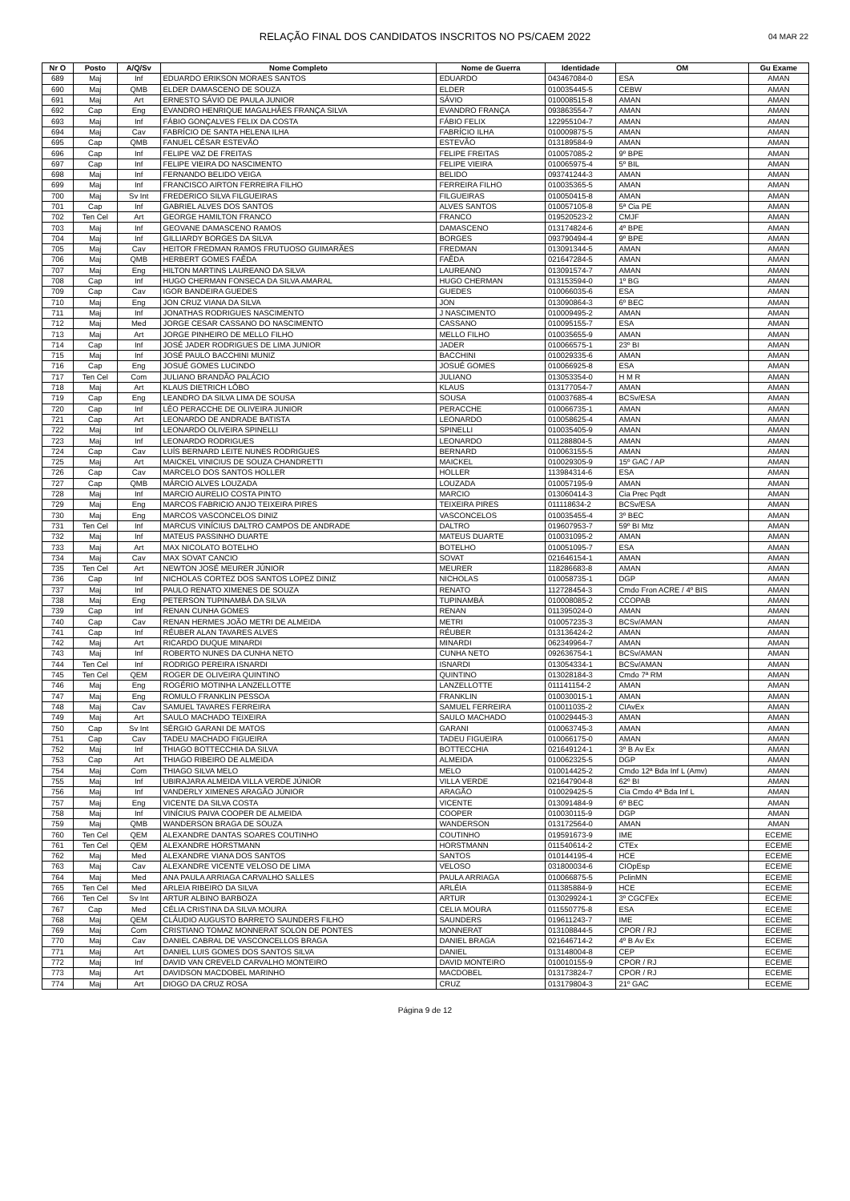RELAÇÃO FINAL DOS CANDIDATOS INSCRITOS NO PS/CAEM 2022
04 MAR 22
| Nr O | Posto | A/Q/Sv | Nome Completo | Nome de Guerra | Identidade | OM | Gu Exame |
| --- | --- | --- | --- | --- | --- | --- | --- |
| 689 | Maj | Inf | EDUARDO ERIKSON MORAES SANTOS | EDUARDO | 043467084-0 | ESA | AMAN |
| 690 | Maj | QMB | ELDER DAMASCENO DE SOUZA | ELDER | 010035445-5 | CEBW | AMAN |
| 691 | Maj | Art | ERNESTO SÁVIO DE PAULA JUNIOR | SÁVIO | 010008515-8 | AMAN | AMAN |
| 692 | Cap | Eng | EVANDRO HENRIQUE MAGALHÃES FRANÇA SILVA | EVANDRO FRANÇA | 093863554-7 | AMAN | AMAN |
| 693 | Maj | Inf | FÁBIO GONÇALVES FELIX DA COSTA | FÁBIO FELIX | 122955104-7 | AMAN | AMAN |
| 694 | Maj | Cav | FABRÍCIO DE SANTA HELENA ILHA | FABRÍCIO ILHA | 010009875-5 | AMAN | AMAN |
| 695 | Cap | QMB | FANUEL CÉSAR ESTEVÃO | ESTEVÃO | 013189584-9 | AMAN | AMAN |
| 696 | Cap | Inf | FELIPE VAZ DE FREITAS | FELIPE FREITAS | 010057085-2 | 9º BPE | AMAN |
| 697 | Cap | Inf | FELIPE VIEIRA DO NASCIMENTO | FELIPE VIEIRA | 010065975-4 | 5º BIL | AMAN |
| 698 | Maj | Inf | FERNANDO BELIDO VEIGA | BELIDO | 093741244-3 | AMAN | AMAN |
| 699 | Maj | Inf | FRANCISCO AIRTON FERREIRA FILHO | FERREIRA FILHO | 010035365-5 | AMAN | AMAN |
| 700 | Maj | Sv Int | FREDERICO SILVA FILGUEIRAS | FILGUEIRAS | 010050415-8 | AMAN | AMAN |
| 701 | Cap | Inf | GABRIEL ALVES DOS SANTOS | ALVES SANTOS | 010057105-8 | 5ª Cia PE | AMAN |
| 702 | Ten Cel | Art | GEORGE HAMILTON FRANCO | FRANCO | 019520523-2 | CMJF | AMAN |
| 703 | Maj | Inf | GEOVANE DAMASCENO RAMOS | DAMASCENO | 013174824-6 | 4º BPE | AMAN |
| 704 | Maj | Inf | GILLIARDY BORGES DA SILVA | BORGES | 093790494-4 | 9º BPE | AMAN |
| 705 | Maj | Cav | HEITOR FREDMAN RAMOS FRUTUOSO GUIMARÃES | FREDMAN | 013091344-5 | AMAN | AMAN |
| 706 | Maj | QMB | HERBERT GOMES FAÊDA | FAÊDA | 021647284-5 | AMAN | AMAN |
| 707 | Maj | Eng | HILTON MARTINS LAUREANO DA SILVA | LAUREANO | 013091574-7 | AMAN | AMAN |
| 708 | Cap | Inf | HUGO CHERMAN FONSECA DA SILVA AMARAL | HUGO CHERMAN | 013153594-0 | 1º BG | AMAN |
| 709 | Cap | Cav | IGOR BANDEIRA GUEDES | GUEDES | 010066035-6 | ESA | AMAN |
| 710 | Maj | Eng | JON CRUZ VIANA DA SILVA | JON | 013090864-3 | 6º BEC | AMAN |
| 711 | Maj | Inf | JONATHAS RODRIGUES NASCIMENTO | J NASCIMENTO | 010009495-2 | AMAN | AMAN |
| 712 | Maj | Med | JORGE CESAR CASSANO DO NASCIMENTO | CASSANO | 010095155-7 | ESA | AMAN |
| 713 | Maj | Art | JORGE PINHEIRO DE MELLO FILHO | MELLO FILHO | 010035655-9 | AMAN | AMAN |
| 714 | Cap | Inf | JOSÉ JADER RODRIGUES DE LIMA JUNIOR | JADER | 010066575-1 | 23º BI | AMAN |
| 715 | Maj | Inf | JOSÉ PAULO BACCHINI MUNIZ | BACCHINI | 010029335-6 | AMAN | AMAN |
| 716 | Cap | Eng | JOSUÉ GOMES LUCINDO | JOSUÉ GOMES | 010066925-8 | ESA | AMAN |
| 717 | Ten Cel | Com | JULIANO BRANDÃO PALÁCIO | JULIANO | 013053354-0 | H M R | AMAN |
| 718 | Maj | Art | KLAUS DIETRICH LÔBO | KLAUS | 013177054-7 | AMAN | AMAN |
| 719 | Cap | Eng | LEANDRO DA SILVA LIMA DE SOUSA | SOUSA | 010037685-4 | BCSv/ESA | AMAN |
| 720 | Cap | Inf | LÉO PERACCHE DE OLIVEIRA JUNIOR | PERACCHE | 010066735-1 | AMAN | AMAN |
| 721 | Cap | Art | LEONARDO DE ANDRADE BATISTA | LEONARDO | 010058625-4 | AMAN | AMAN |
| 722 | Maj | Inf | LEONARDO OLIVEIRA SPINELLI | SPINELLI | 010035405-9 | AMAN | AMAN |
| 723 | Maj | Inf | LEONARDO RODRIGUES | LEONARDO | 011288804-5 | AMAN | AMAN |
| 724 | Cap | Cav | LUÍS BERNARD LEITE NUNES RODRIGUES | BERNARD | 010063155-5 | AMAN | AMAN |
| 725 | Maj | Art | MAICKEL VINICIUS DE SOUZA CHANDRETTI | MAICKEL | 010029305-9 | 15º GAC / AP | AMAN |
| 726 | Cap | Cav | MARCELO DOS SANTOS HOLLER | HOLLER | 113984314-6 | ESA | AMAN |
| 727 | Cap | QMB | MÁRCIO ALVES LOUZADA | LOUZADA | 010057195-9 | AMAN | AMAN |
| 728 | Maj | Inf | MARCIO AURELIO COSTA PINTO | MARCIO | 013060414-3 | Cia Prec Pqdt | AMAN |
| 729 | Maj | Eng | MARCOS FABRICIO ANJO TEIXEIRA PIRES | TEIXEIRA PIRES | 011118634-2 | BCSv/ESA | AMAN |
| 730 | Maj | Eng | MARCOS VASCONCELOS DINIZ | VASCONCELOS | 010035455-4 | 3º BEC | AMAN |
| 731 | Ten Cel | Inf | MARCUS VINÍCIUS DALTRO CAMPOS DE ANDRADE | DALTRO | 019607953-7 | 59º BI Mtz | AMAN |
| 732 | Maj | Inf | MATEUS PASSINHO DUARTE | MATEUS DUARTE | 010031095-2 | AMAN | AMAN |
| 733 | Maj | Art | MAX NICOLATO BOTELHO | BOTELHO | 010051095-7 | ESA | AMAN |
| 734 | Maj | Cav | MAX SOVAT CANCIO | SOVAT | 021646154-1 | AMAN | AMAN |
| 735 | Ten Cel | Art | NEWTON JOSÉ MEURER JÚNIOR | MEURER | 118286683-8 | AMAN | AMAN |
| 736 | Cap | Inf | NICHOLAS CORTEZ DOS SANTOS LOPEZ DINIZ | NICHOLAS | 010058735-1 | DGP | AMAN |
| 737 | Maj | Inf | PAULO RENATO XIMENES DE SOUZA | RENATO | 112728454-3 | Cmdo Fron ACRE / 4º BIS | AMAN |
| 738 | Maj | Eng | PETERSON TUPINAMBÁ DA SILVA | TUPINAMBÁ | 010008085-2 | CCOPAB | AMAN |
| 739 | Cap | Inf | RENAN CUNHA GOMES | RENAN | 011395024-0 | AMAN | AMAN |
| 740 | Cap | Cav | RENAN HERMES JOÃO METRI DE ALMEIDA | METRI | 010057235-3 | BCSv/AMAN | AMAN |
| 741 | Cap | Inf | RÉUBER ALAN TAVARES ALVES | RÉUBER | 013136424-2 | AMAN | AMAN |
| 742 | Maj | Art | RICARDO DUQUE MINARDI | MINARDI | 062349964-7 | AMAN | AMAN |
| 743 | Maj | Inf | ROBERTO NUNES DA CUNHA NETO | CUNHA NETO | 092636754-1 | BCSv/AMAN | AMAN |
| 744 | Ten Cel | Inf | RODRIGO PEREIRA ISNARDI | ISNARDI | 013054334-1 | BCSv/AMAN | AMAN |
| 745 | Ten Cel | QEM | ROGER DE OLIVEIRA QUINTINO | QUINTINO | 013028184-3 | Cmdo 7ª RM | AMAN |
| 746 | Maj | Eng | ROGÉRIO MOTINHA LANZELLOTTE | LANZELLOTTE | 011141154-2 | AMAN | AMAN |
| 747 | Maj | Eng | ROMULO FRANKLIN PESSOA | FRANKLIN | 010030015-1 | AMAN | AMAN |
| 748 | Maj | Cav | SAMUEL TAVARES FERREIRA | SAMUEL FERREIRA | 010011035-2 | CIAvEx | AMAN |
| 749 | Maj | Art | SAULO MACHADO TEIXEIRA | SAULO MACHADO | 010029445-3 | AMAN | AMAN |
| 750 | Cap | Sv Int | SÉRGIO GARANI DE MATOS | GARANI | 010063745-3 | AMAN | AMAN |
| 751 | Cap | Cav | TADEU MACHADO FIGUEIRA | TADEU FIGUEIRA | 010066175-0 | AMAN | AMAN |
| 752 | Maj | Inf | THIAGO BOTTECCHIA DA SILVA | BOTTECCHIA | 021649124-1 | 3º B Av Ex | AMAN |
| 753 | Cap | Art | THIAGO RIBEIRO DE ALMEIDA | ALMEIDA | 010062325-5 | DGP | AMAN |
| 754 | Maj | Com | THIAGO SILVA MELO | MELO | 010014425-2 | Cmdo 12ª Bda Inf L (Amv) | AMAN |
| 755 | Maj | Inf | UBIRAJARA ALMEIDA VILLA VERDE JÚNIOR | VILLA VERDE | 021647904-8 | 62º BI | AMAN |
| 756 | Maj | Inf | VANDERLY XIMENES ARAGÃO JÚNIOR | ARAGÃO | 010029425-5 | Cia Cmdo 4ª Bda Inf L | AMAN |
| 757 | Maj | Eng | VICENTE DA SILVA COSTA | VICENTE | 013091484-9 | 6º BEC | AMAN |
| 758 | Maj | Inf | VINÍCIUS PAIVA COOPER DE ALMEIDA | COOPER | 010030115-9 | DGP | AMAN |
| 759 | Maj | QMB | WANDERSON BRAGA DE SOUZA | WANDERSON | 013172564-0 | AMAN | AMAN |
| 760 | Ten Cel | QEM | ALEXANDRE DANTAS SOARES COUTINHO | COUTINHO | 019591673-9 | IME | ECEME |
| 761 | Ten Cel | QEM | ALEXANDRE HORSTMANN | HORSTMANN | 011540614-2 | CTEx | ECEME |
| 762 | Maj | Med | ALEXANDRE VIANA DOS SANTOS | SANTOS | 010144195-4 | HCE | ECEME |
| 763 | Maj | Cav | ALEXANDRE VICENTE VELOSO DE LIMA | VELOSO | 031800034-6 | CIOpEsp | ECEME |
| 764 | Maj | Med | ANA PAULA ARRIAGA CARVALHO SALLES | PAULA ARRIAGA | 010066875-5 | PclinMN | ECEME |
| 765 | Ten Cel | Med | ARLEIA RIBEIRO DA SILVA | ARLÉIA | 011385884-9 | HCE | ECEME |
| 766 | Ten Cel | Sv Int | ARTUR ALBINO BARBOZA | ARTUR | 013029924-1 | 3º CGCFEx | ECEME |
| 767 | Cap | Med | CÉLIA CRISTINA DA SILVA MOURA | CELIA MOURA | 011550775-8 | ESA | ECEME |
| 768 | Maj | QEM | CLÁUDIO AUGUSTO BARRETO SAUNDERS FILHO | SAUNDERS | 019611243-7 | IME | ECEME |
| 769 | Maj | Com | CRISTIANO TOMAZ MONNERAT SOLON DE PONTES | MONNERAT | 013108844-5 | CPOR / RJ | ECEME |
| 770 | Maj | Cav | DANIEL CABRAL DE VASCONCELLOS BRAGA | DANIEL BRAGA | 021646714-2 | 4º B Av Ex | ECEME |
| 771 | Maj | Art | DANIEL LUIS GOMES DOS SANTOS SILVA | DANIEL | 013148004-8 | CEP | ECEME |
| 772 | Maj | Inf | DAVID VAN CREVELD CARVALHO MONTEIRO | DAVID MONTEIRO | 010010155-9 | CPOR / RJ | ECEME |
| 773 | Maj | Art | DAVIDSON MACDOBEL MARINHO | MACDOBEL | 013173824-7 | CPOR / RJ | ECEME |
| 774 | Maj | Art | DIOGO DA CRUZ ROSA | CRUZ | 013179804-3 | 21º GAC | ECEME |
Página 9 de 12